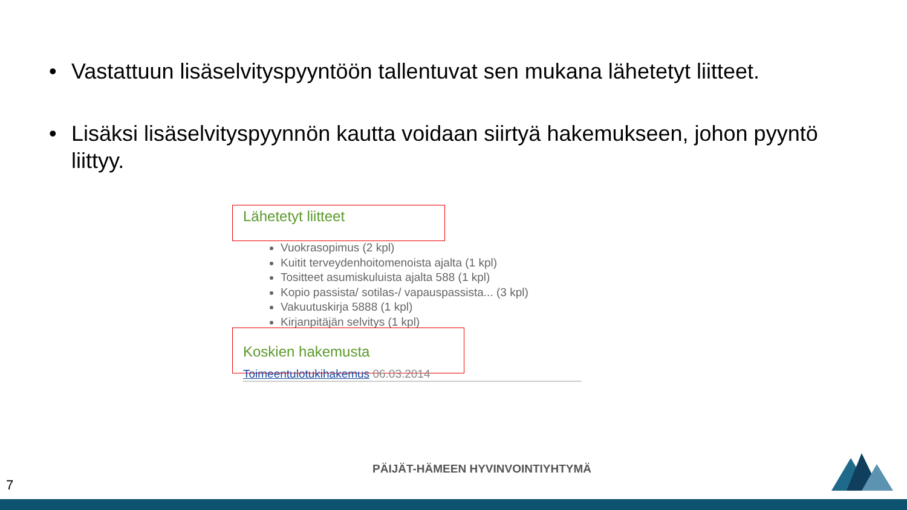• Vastattuun lisäselvityspyyntöön tallentuvat sen mukana lähetetyt liitteet.
• Lisäksi lisäselvityspyynnön kautta voidaan siirtyä hakemukseen, johon pyyntö liittyy.
Lähetetyt liitteet
Vuokrasopimus (2 kpl)
Kuitit terveydenhoitomenoista ajalta (1 kpl)
Tositteet asumiskuluista ajalta 588 (1 kpl)
Kopio passista/ sotilas-/ vapauspassista... (3 kpl)
Vakuutuskirja 5888 (1 kpl)
Kirjanpitäjän selvitys (1 kpl)
Koskien hakemusta
Toimeentulotukihakemus 06.03.2014
PÄIJÄT-HÄMEEN HYVINVOINTIYHTYMÄ
7